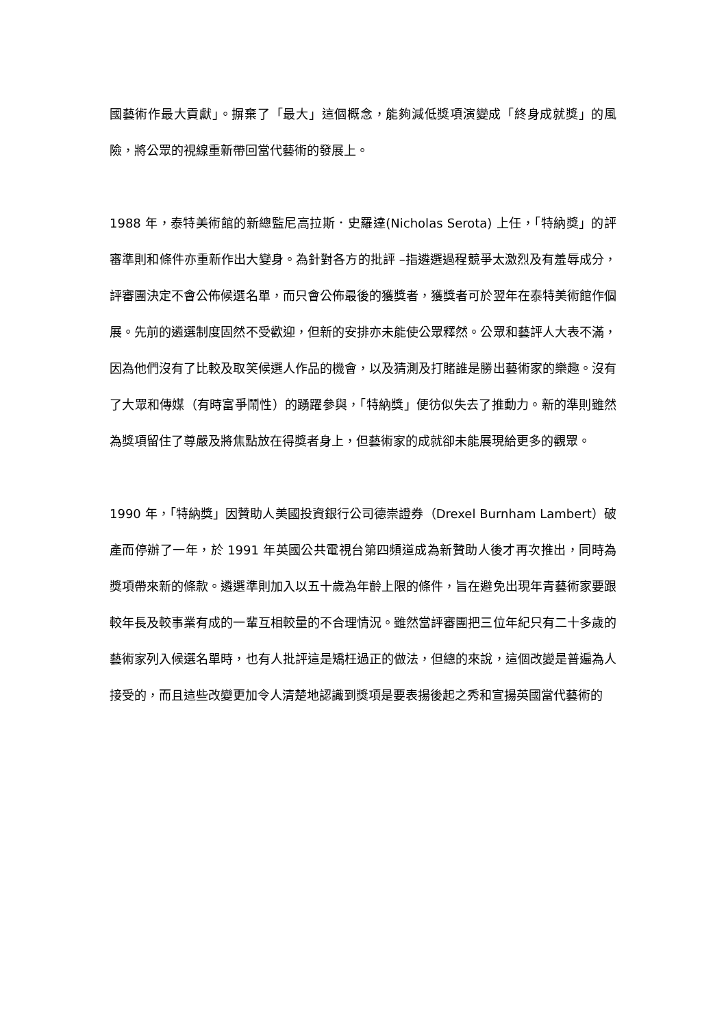國藝術作最大貢獻」。摒棄了「最大」這個概念，能夠減低獎項演變成「終身成就獎」的風險，將公眾的視線重新帶回當代藝術的發展上。
1988 年，泰特美術館的新總監尼高拉斯．史羅達(Nicholas Serota) 上任，「特納獎」的評審準則和條件亦重新作出大變身。為針對各方的批評 –指遴選過程競爭太激烈及有羞辱成分，評審團決定不會公佈候選名單，而只會公佈最後的獲獎者，獲獎者可於翌年在泰特美術館作個展。先前的遴選制度固然不受歡迎，但新的安排亦未能使公眾釋然。公眾和藝評人大表不滿，因為他們沒有了比較及取笑候選人作品的機會，以及猜測及打賭誰是勝出藝術家的樂趣。沒有了大眾和傳媒（有時富爭鬧性）的踴躍參與，「特納獎」便彷似失去了推動力。新的準則雖然為獎項留住了尊嚴及將焦點放在得獎者身上，但藝術家的成就卻未能展現給更多的觀眾。
1990 年，「特納獎」因贊助人美國投資銀行公司德崇證券（Drexel Burnham Lambert）破產而停辦了一年，於 1991 年英國公共電視台第四頻道成為新贊助人後才再次推出，同時為獎項帶來新的條款。遴選準則加入以五十歲為年齡上限的條件，旨在避免出現年青藝術家要跟較年長及較事業有成的一輩互相較量的不合理情況。雖然當評審團把三位年紀只有二十多歲的藝術家列入候選名單時，也有人批評這是矯枉過正的做法，但總的來說，這個改變是普遍為人接受的，而且這些改變更加令人清楚地認識到獎項是要表揚後起之秀和宣揚英國當代藝術的